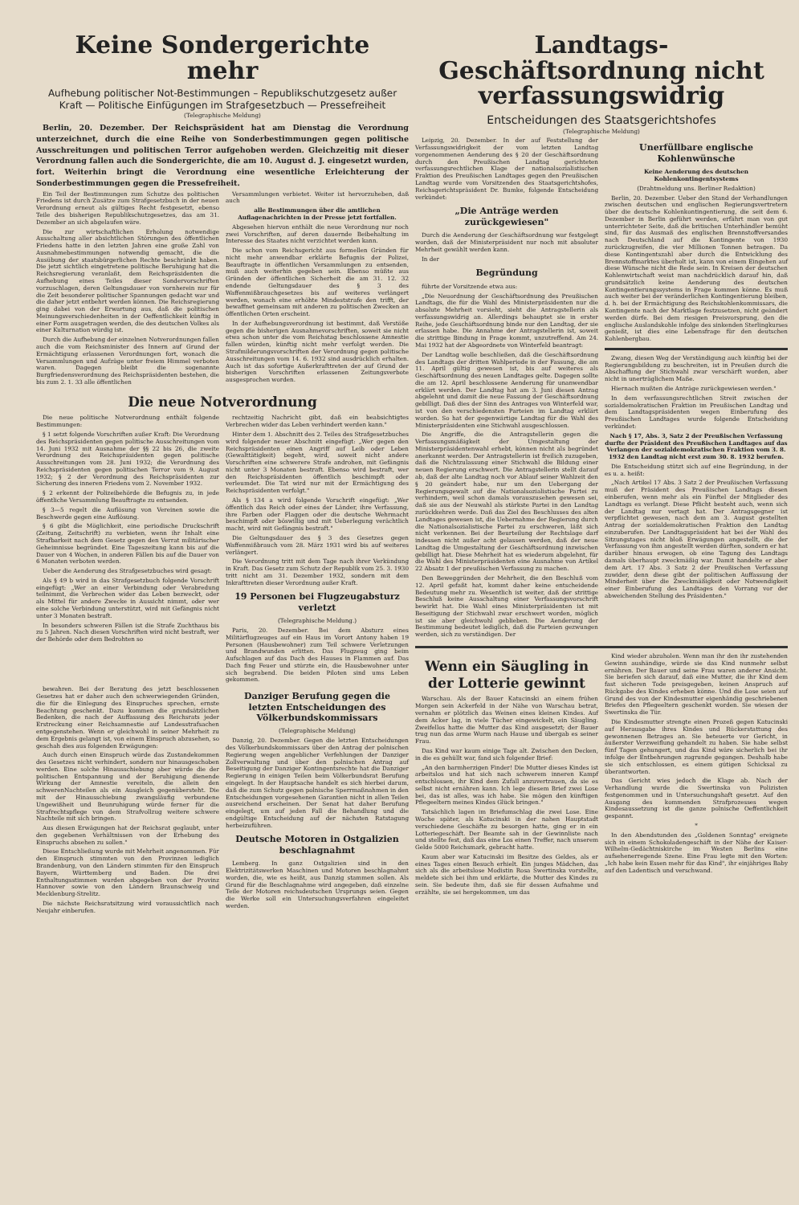Keine Sondergerichte mehr
Aufhebung politischer Not-Bestimmungen – Republikschutzgesetz außer Kraft — Politische Einfügungen im Strafgesetzbuch — Pressefreiheit
(Telegraphische Meldung)
Berlin, 20. Dezember. Der Reichspräsident hat am Dienstag die Verordnung unterzeichnet, durch die eine Reihe von Sonderbestimmungen gegen politische Ausschreitungen und politischen Terror aufgehoben werden. Gleichzeitig mit dieser Verordnung fallen auch die Sondergerichte, die am 10. August d. J. eingesetzt wurden, fort. Weiterhin bringt die Verordnung eine wesentliche Erleichterung der Sonderbestimmungen gegen die Pressefreiheit.
Ein Teil der Bestimmungen zum Schutze des politischen Friedens ist durch Zusätze zum Strafgesetzbuch in der neuen Verordnung erneut als gültiges Recht festgesetzt, ebenso Teile des bisherigen Republikschutzgesetzes, das am 31. Dezember an sich abgelaufen wäre.
Die zur wirtschaftlichen Erholung notwendige Ausschaltung aller absichtlichen Störungen des öffentlichen Friedens hatte in den letzten Jahren eine große Zahl von Ausnahmebestimmungen notwendig gemacht, die die Ausübung der staatsbürgerlichen Rechte beschränkt haben. Die jetzt sichtlich eingetretene politische Beruhigung hat die Reichsregierung veranlaßt, dem Reichspräsidenten die Aufhebung eines Teiles dieser Sondervorschriften vorzuschlagen, deren Geltungsdauer von vornherein nur für die Zeit besonderer politischer Spannungen gedacht war und die daher jetzt entbehrt werden können. Die Reichsregierung ging dabei von der Erwartung aus, daß die politischen Meinungsverschiedenheiten in der Oeffentlichkeit künftig in einer Form ausgetragen werden, die des deutschen Volkes als einer Kulturnation würdig ist.
Durch die Aufhebung der einzelnen Notverordnungen fallen auch die vom Reichsminister des Innern auf Grund der Ermächtigung erlassenen Verordnungen fort, wonach die Versammlungen und Aufzüge unter freiem Himmel verboten waren. Dagegen bleibt die sogenannte Burgfriedensverordnung des Reichspräsidenten bestehen, die bis zum 2. 1. 33 alle öffentlichen
Versammlungen verbietet. Weiter ist hervorzuheben, daß auch
alle Bestimmungen über die amtlichen Auflagenachrichten in der Presse jetzt fortfallen.
Abgesehen hiervon enthält die neue Verordnung nur noch zwei Vorschriften, auf deren dauernde Beibehaltung im Interesse des Staates nicht verzichtet werden kann.
Die schon vom Reichsgericht aus formellen Gründen für nicht mehr anwendbar erklärte Befugnis der Polizei, Beauftragte in öffentlichen Versammlungen zu entsenden, muß auch weiterhin gegeben sein. Ebenso müßte aus Gründen der öffentlichen Sicherheit die am 31. 12. 32 endende Geltungsdauer des § 3 des Waffenmißbrauchgesetzes bis auf weiteres verlängert werden, wonach eine erhöhte Mindeststrafe den trifft, der bewaffnet gemeinsam mit anderen zu politischen Zwecken an öffentlichen Orten erscheint.
In der Aufhebungsverordnung ist bestimmt, daß Verstöße gegen die bisherigen Ausnahmevorschriften, soweit sie nicht etwa schon unter die vom Reichstag beschlossene Amnestie fallen würden, künftig nicht mehr verfolgt werden. Die Strafmilderungsvorschriften der Verordnung gegen politische Ausschreitungen vom 14. 6. 1932 sind ausdrücklich erhalten. Auch ist das sofortige Außerkrafttreten der auf Grund der bisherigen Vorschriften erlassenen Zeitungsverbote ausgesprochen worden.
Die neue Notverordnung
Die neue politische Notverordnung enthält folgende Bestimmungen:
§ 1 setzt folgende Vorschriften außer Kraft: Die Verordnung des Reichspräsidenten gegen politische Ausschreitungen vom 14. Juni 1932 mit Ausnahme der §§ 22 bis 26, die zweite Verordnung des Reichspräsidenten gegen politische Ausschreitungen vom 28. Juni 1932; die Verordnung des Reichspräsidenten gegen politischen Terror vom 9. August 1932; § 2 der Verordnung des Reichspräsidenten zur Sicherung des inneren Friedens vom 2. November 1932.
§ 2 erkennt der Polizeibehörde die Befugnis zu, in jede öffentliche Versammlung Beauftragte zu entsenden.
§ 3—5 regelt die Auflösung von Vereinen sowie die Beschwerde gegen eine Auflösung.
§ 6 gibt die Möglichkeit, eine periodische Druckschrift (Zeitung, Zeitschrift) zu verbieten, wenn ihr Inhalt eine Strafbarkeit nach dem Gesetz gegen den Verrat militärischer Geheimnisse begründet. Eine Tageszeitung kann bis auf die Dauer von 4 Wochen, in anderen Fällen bis auf die Dauer von 6 Monaten verboten werden.
Ueber die Aenderung des Strafgesetzbuches wird gesagt:
Als § 49 b wird in das Strafgesetzbuch folgende Vorschrift eingefügt: „Wer an einer Verbindung oder Verabredung teilnimmt, die Verbrechen wider das Leben bezweckt, oder als Mittel für andere Zwecke in Aussicht nimmt, oder wer eine solche Verbindung unterstützt, wird mit Gefängnis nicht unter 3 Monaten bestraft.
In besonders schweren Fällen ist die Strafe Zuchthaus bis zu 5 Jahren. Nach diesen Vorschriften wird nicht bestraft, wer der Behörde oder dem Bedrohten so
rechtzeitig Nachricht gibt, daß ein beabsichtigtes Verbrechen wider das Leben verhindert werden kann."
Hinter dem 1. Abschnitt des 2. Teiles des Strafgesetzbuches wird folgender neuer Abschnitt eingefügt: „Wer gegen den Reichspräsidenten einen Angriff auf Leib oder Leben (Gewalttätigkeit) begeht, wird, soweit nicht andere Vorschriften eine schwerere Strafe androhen, mit Gefängnis nicht unter 3 Monaten bestraft. Ebenso wird bestraft, wer den Reichspräsidenten öffentlich beschimpft oder verleumdet. Die Tat wird nur mit der Ermächtigung des Reichspräsidenten verfolgt."
Als § 134 a wird folgende Vorschrift eingefügt: „Wer öffentlich das Reich oder eines der Länder, ihre Verfassung, ihre Farben oder Flaggen oder die deutsche Wehrmacht beschimpft oder böswillig und mit Ueberlegung verächtlich macht, wird mit Gefängnis bestraft."
Die Geltungsdauer des § 3 des Gesetzes gegen Waffenmißbrauch vom 28. März 1931 wird bis auf weiteres verlängert.
Die Verordnung tritt mit dem Tage nach ihrer Verkündung in Kraft. Das Gesetz zum Schutz der Republik vom 25. 3. 1930 tritt nicht am 31. Dezember 1932, sondern mit dem Inkrafttreten dieser Verordnung außer Kraft.
19 Personen bei Flugzeugabsturz verletzt
(Telegraphische Meldung.)
Paris, 20. Dezember. Bei dem Absturz eines Militärflugzeuges auf ein Haus im Vorort Antony haben 19 Personen (Hausbewohner) zum Teil schwere Verletzungen und Brandwunden erlitten. Das Flugzeug ging beim Aufschlagen auf das Dach des Hauses in Flammen auf. Das Dach fing Feuer und stürzte ein, die Hausbewohner unter sich begrabend. Die beiden Piloten sind ums Leben gekommen.
bewahren. Bei der Beratung des jetzt beschlossenen Gesetzes hat er daher auch den schwerwiegenden Gründen, die für die Einlegung des Einspruches sprechen, ernste Beachtung geschenkt. Dazu kommen die grundsätzlichen Bedenken, die nach der Auffassung des Reichsrats jeder Erstreckung einer Reichsamnestie auf Landesstrafsachen entgegenstehen. Wenn er gleichwohl in seiner Mehrheit zu dem Ergebnis gelangt ist, von einem Einspruch abzusehen, so geschah dies aus folgenden Erwägungen:
Auch durch einen Einspruch würde das Zustandekommen des Gesetzes nicht verhindert, sondern nur hinausgeschoben werden. Eine solche Hinausschiebung aber würde die der politischen Entspannung und der Beruhigung dienende Wirkung der Amnestie vereiteln, die allein den schwerenNachteilen als ein Ausgleich gegenübersteht. Die mit der Hinausschiebung zwangsläufig verbundene Ungewißheit und Beunruhigung würde ferner für die Strafrechtspflege von dem Strafvollzug weitere schwere Nachteile mit sich bringen.
Aus diesen Erwägungen hat der Reichsrat geglaubt, unter den gegebenen Verhältnissen von der Erhebung des Einspruchs absehen zu sollen."
Diese Entschließung wurde mit Mehrheit angenommen. Für den Einspruch stimmten von den Provinzen lediglich Brandenburg, von den Ländern stimmten für den Einspruch Bayern, Württemberg und Baden. Die drei Enthaltungsstimmen wurden abgegeben von der Provinz Hannover sowie von den Ländern Braunschweig und Mecklenburg-Strelitz.
Die nächste Reichsratsitzung wird voraussichtlich nach Neujahr einberufen.
Danziger Berufung gegen die letzten Entscheidungen des Völkerbundskommissars
(Telegraphische Meldung)
Danzig, 20. Dezember. Gegen die letzten Entscheidungen des Völkerbundskommissars über den Antrag der polnischen Regierung wegen angeblicher Verfehlungen der Danziger Zollverwaltung und über den polnischen Antrag auf Beseitigung der Danziger Kontingentsrechte hat die Danziger Regierung in einigen Teilen beim Völkerbundsrat Berufung eingelegt. In der Hauptsache handelt es sich hierbei darum, daß die zum Schutz gegen polnische Sperrmaßnahmen in den Entscheidungen vorgesehenen Garantien nicht in allen Teilen ausreichend erscheinen. Der Senat hat daher Berufung eingelegt, um auf jeden Fall die Behandlung und die endgültige Entscheidung auf der nächsten Ratstagung herbeizuführen.
Deutsche Motoren in Ostgalizien beschlagnahmt
Lemberg. In ganz Ostgalizien sind in den Elektrizitätswerken Maschinen und Motoren beschlagnahmt worden, die, wie es heißt, aus Danzig stammen sollen. Als Grund für die Beschlagnahme wird angegeben, daß einzelne Teile der Motoren reichsdeutschen Ursprungs seien. Gegen die Werke soll ein Untersuchungsverfahren eingeleitet werden.
Landtags-Geschäftsordnung nicht verfassungswidrig
Entscheidungen des Staatsgerichtshofes
(Telegraphische Meldung)
Leipzig, 20. Dezember. In der auf Feststellung der Verfassungswidrigkeit der vom letzten Landtag vorgenommenen Aenderung des § 20 der Geschäftsordnung durch den Preußischen Landtag gerichteten verfassungsrechtlichen Klage der nationalsozialistischen Fraktion des Preußischen Landtages gegen den Preußischen Landtag wurde vom Vorsitzenden des Staatsgerichtshofes, Reichsgerichtspräsident Dr. Bumke, folgende Entscheidung verkündet:
„Die Anträge werden zurückgewiesen"
Durch die Aenderung der Geschäftsordnung war festgelegt worden, daß der Ministerpräsident nur noch mit absoluter Mehrheit gewählt werden kann.
In der
Begründung
führte der Vorsitzende etwa aus:
„Die Neuordnung der Geschäftsordnung des Preußischen Landtags, die für die Wahl des Ministerpräsidenten nur die absolute Mehrheit vorsieht, sieht die Antragstellerin als verfassungswidrig an. Allerdings behauptet sie in erster Reihe, jede Geschäftsordnung binde nur den Landtag, der sie erlassen habe. Die Annahme der Antragstellerin ist, soweit die strittige Bindung in Frage kommt, unzutreffend. Am 24. Mai 1932 hat der Abgeordnete von Winterfeld beantragt:
Der Landtag wolle beschließen, daß die Geschäftsordnung des Landtags der dritten Wahlperiode in der Fassung, die am 11. April gültig gewesen ist, bis auf weiteres als Geschäftsordnung des neuen Landtages gelte. Dagegen sollte die am 12. April beschlossene Aenderung für unanwendbar erklärt werden. Der Landtag hat am 3. Juni diesen Antrag abgelehnt und damit die neue Fassung der Geschäftsordnung gebilligt. Daß dies der Sinn des Antrages von Winterfeld war, ist von den verschiedensten Parteien im Landtag erklärt worden. So hat der gegenwärtige Landtag für die Wahl des Ministerpräsidenten eine Stichwahl ausgeschlossen.
Die Angriffe, die die Antragstellerin gegen die Verfassungsmäßigkeit der Umgestaltung der Ministerpräsidentenwahl erhebt, können nicht als begründet anerkannt werden. Der Antragstellerin ist freilich zuzugeben, daß die Nichtzulassung einer Stichwahl die Bildung einer neuen Regierung erschwert. Die Antragstellerin stellt darauf ab, daß der alte Landtag noch vor Ablauf seiner Wahlzeit den § 20 geändert habe, nur um den Uebergang der Regierungsgewalt auf die Nationalsozialistische Partei zu verhindern, weil schon damals vorauszusehen gewesen sei, daß sie aus der Neuwahl als stärkste Partei in den Landtag zurückkehren werde. Daß das Ziel des Beschlusses des alten Landtages gewesen ist, die Uebernahme der Regierung durch die Nationalsozialistische Partei zu erschweren, läßt sich nicht verkennen. Bei der Beurteilung der Rechtslage darf indessen nicht außer acht gelassen werden, daß der neue Landtag die Umgestaltung der Geschäftsordnung inzwischen gebilligt hat. Diese Mehrheit hat es wiederum abgelehnt, für die Wahl des Ministerpräsidenten eine Ausnahme von Artikel 22 Absatz 1 der preußischen Verfassung zu machen.
Den Beweggründen der Mehrheit, die den Beschluß vom 12. April gefaßt hat, kommt daher keine entscheidende Bedeutung mehr zu. Wesentlich ist weiter, daß der strittige Beschluß keine Ausschaltung einer Verfassungsvorschrift bewirkt hat. Die Wahl eines Ministerpräsidenten ist mit Beseitigung der Stichwahl zwar erschwert worden, möglich ist sie aber gleichwohl geblieben. Die Aenderung der Bestimmung bedeutet lediglich, daß die Parteien gezwungen werden, sich zu verständigen. Der
Unerfüllbare englische Kohlenwünsche
Keine Aenderung des deutschen Kohlenkontingentsystems
(Drahtmeldung uns. Berliner Redaktion)
Berlin, 20. Dezember. Ueber den Stand der Verhandlungen zwischen deutschen und englischen Regierungsvertretern über die deutsche Kohlenkontingentierung, die seit dem 6. Dezember in Berlin geführt werden, erfährt man von gut unterrichteter Seite, daß die britischen Unterhändler bemüht sind, für das Ausmaß des englischen Brennstoffversandes nach Deutschland auf die Kontingente von 1930 zurückzugreifen, die vier Millionen Tonnen betragen. Da diese Kontingentszahl aber durch die Entwicklung des Brennstoffmarktes überholt ist, kann von einem Eingehen auf diese Wünsche nicht die Rede sein. In Kreisen der deutschen Kohlenwirtschaft weist man nachdrücklich darauf hin, daß grundsätzlich keine Aenderung des deutschen Kontingentierungssystems in Frage kommen könne. Es muß auch weiter bei der veränderlichen Kontingentierung bleiben, d. h. bei der Ermächtigung des Reichskohlenkommissars, die Kontingente nach der Marktlage festzusetzen, nicht geändert werden dürfe. Bei dem riesigen Preisvorsprung, den die englische Auslandskohle infolge des sinkenden Sterlingkurses genießt, ist dies eine Lebensfrage für den deutschen Kohlenbergbau.
Zwang, diesen Weg der Verständigung auch künftig bei der Regierungsbildung zu beschreiten, ist in Preußen durch die Abschaffung der Stichwahl zwar verschärft worden, aber nicht in unerträglichem Maße.
Hiernach mußten die Anträge zurückgewiesen werden."
In dem verfassungsrechtlichen Streit zwischen der sozialdemokratischen Fraktion im Preußischen Landtag und dem Landtagspräsidenten wegen Einberufung des Preußischen Landtages wurde folgende Entscheidung verkündet:
Nach § 17, Abs. 3, Satz 2 der Preußischen Verfassung durfte der Präsident des Preußischen Landtages auf das Verlangen der sozialdemokratischen Fraktion vom 3. 8. 1932 den Landtag nicht erst zum 30. 8. 1932 berufen.
Die Entscheidung stützt sich auf eine Begründung, in der es u. a. heißt:
„Nach Artikel 17 Abs. 3 Satz 2 der Preußischen Verfassung muß der Präsident des Preußischen Landtags diesen einberufen, wenn mehr als ein Fünftel der Mitglieder des Landtags es verlangt. Diese Pflicht besteht auch, wenn sich der Landtag nur vertagt hat. Der Antragsgegner ist verpflichtet gewesen, nach dem am 3. August gestellten Antrag der sozialdemokratischen Fraktion den Landtag einzuberufen. Der Landtagspräsident hat bei der Wahl des Sitzungstages nicht bloß Erwägungen angestellt, die der Verfassung von ihm angestellt werden dürften, sondern er hat darüber hinaus erwogen, ob eine Tagung des Landtags damals überhaupt zweckmäßig war. Damit handelte er aber dem Art. 17 Abs. 3 Satz 2 der Preußischen Verfassung zuwider, denn diese gibt der politischen Auffassung der Minderheit über die Zweckmäßigkeit oder Notwendigkeit einer Einberufung des Landtages den Vorrang vor der abweichenden Stellung des Präsidenten."
Wenn ein Säugling in der Lotterie gewinnt
Warschau. Als der Bauer Katucinski an einem frühen Morgen sein Ackerfeld in der Nähe von Warschau betrat, vernahm er plötzlich das Weinen eines kleinen Kindes. Auf dem Acker lag, in viele Tücher eingewickelt, ein Säugling. Zweifellos hatte die Mutter das Kind ausgesetzt; der Bauer trug nun das arme Wurm nach Hause und übergab es seiner Frau.
Das Kind war kaum einige Tage alt. Zwischen den Decken, in die es gehüllt war, fand sich folgender Brief:
„An den barmherzigen Finder! Die Mutter dieses Kindes ist arbeitslos und hat sich nach schwerem inneren Kampf entschlossen, ihr Kind dem Zufall anzuvertrauen, da sie es selbst nicht ernähren kann. Ich lege diesem Brief zwei Lose bei, das ist alles, was ich habe. Sie mögen den künftigen Pflegeeltern meines Kindes Glück bringen."
Tatsächlich lagen im Briefumschlag die zwei Lose. Eine Woche später, als Katucinski in der nahen Hauptstadt verschiedene Geschäfte zu besorgen hatte, ging er in ein Lotteriegeschäft. Der Beamte sah in der Gewinnliste nach und stellte fest, daß das eine Los einen Treffer, nach unserem Gelde 5000 Reichsmark, gebracht hatte.
Kaum aber war Katucinski im Besitze des Geldes, als er eines Tages einen Besuch erhielt. Ein junges Mädchen, das sich als die arbeitslose Modistin Rosa Swertinska vorstellte, meldete sich bei ihm und erklärte, die Mutter des Kindes zu sein. Sie bedeute ihm, daß sie für dessen Aufnahme und erzählte, sie sei hergekommen, um das
Kind wieder abzuholen. Wenn man ihr den ihr zustehenden Gewinn aushändige, würde sie das Kind nunmehr selbst ernähren. Der Bauer und seine Frau waren anderer Ansicht. Sie beriefen sich darauf, daß eine Mutter, die ihr Kind dem fast sicheren Tode preisgegeben, keinen Anspruch auf Rückgabe des Kindes erheben könne. Und die Lose seien auf Grund des von der Kindesmutter eigenhändig geschriebenen Briefes den Pflegeeltern geschenkt worden. Sie wiesen der Swertinska die Tür.
Die Kindesmutter strengte einen Prozeß gegen Katucinski auf Herausgabe ihres Kindes und Rückerstattung des gewonnenen Betrages an. Sie beteuerte vor Gericht, in äußerster Verzweiflung gehandelt zu haben. Sie habe selbst fünf Tagen gehungert, und das Kind wäre sicherlich bei ihr infolge der Entbehrungen zugrunde gegangen. Deshalb habe sie sich entschlossen, es einem gütigen Schicksal zu überantworten.
Das Gericht wies jedoch die Klage ab. Nach der Verhandlung wurde die Swertinska von Polizisten festgenommen und in Untersuchungshaft gesetzt. Auf den Ausgang des kommenden Strafprozesses wegen Kindesaussetzung ist die ganze polnische Oeffentlichkeit gespannt.
*
In den Abendstunden des „Goldenen Sonntag" ereignete sich in einem Schokoladengeschäft in der Nähe der Kaiser-Wilhelm-Gedächtniskirche im Westen Berlins eine aufsehenerregende Szene. Eine Frau legte mit den Worten: „Ich habe kein Essen mehr für das Kind", ihr einjähriges Baby auf den Ladentisch und verschwand.